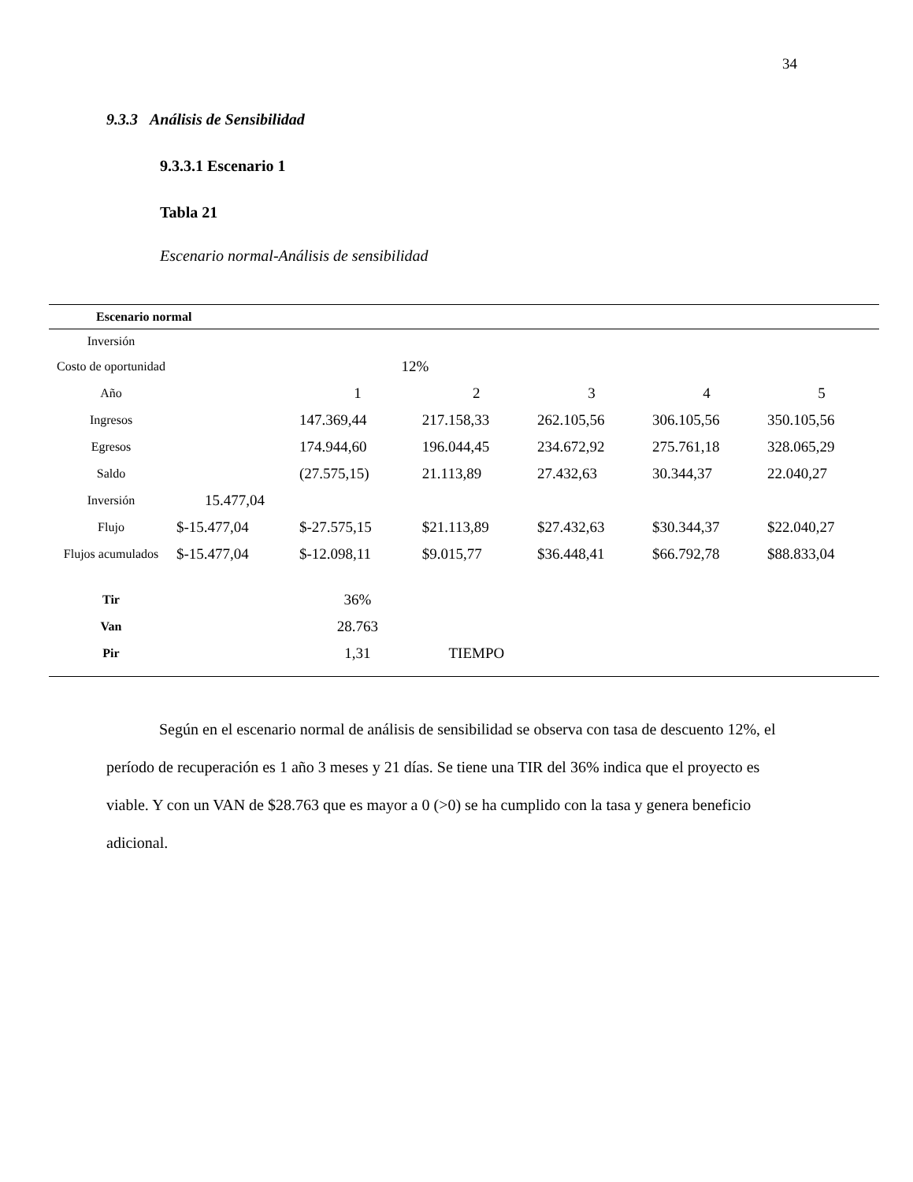34
9.3.3 Análisis de Sensibilidad
9.3.3.1 Escenario 1
Tabla 21
Escenario normal-Análisis de sensibilidad
| Escenario normal | | | | | | |
| --- | --- | --- | --- | --- | --- | --- |
| Inversión | | | | | | |
| Costo de oportunidad | | 12% | | | | |
| Año | | 1 | 2 | 3 | 4 | 5 |
| Ingresos | | 147.369,44 | 217.158,33 | 262.105,56 | 306.105,56 | 350.105,56 |
| Egresos | | 174.944,60 | 196.044,45 | 234.672,92 | 275.761,18 | 328.065,29 |
| Saldo | | (27.575,15) | 21.113,89 | 27.432,63 | 30.344,37 | 22.040,27 |
| Inversión | 15.477,04 | | | | | |
| Flujo | $-15.477,04 | $-27.575,15 | $21.113,89 | $27.432,63 | $30.344,37 | $22.040,27 |
| Flujos acumulados | $-15.477,04 | $-12.098,11 | $9.015,77 | $36.448,41 | $66.792,78 | $88.833,04 |
| Tir | | 36% | | | | |
| Van | | 28.763 | | | | |
| Pir | | 1,31 | TIEMPO | | | |
Según en el escenario normal de análisis de sensibilidad se observa con tasa de descuento 12%, el período de recuperación es 1 año 3 meses y 21 días. Se tiene una TIR del 36% indica que el proyecto es viable. Y con un VAN de $28.763 que es mayor a 0 (>0) se ha cumplido con la tasa y genera beneficio adicional.